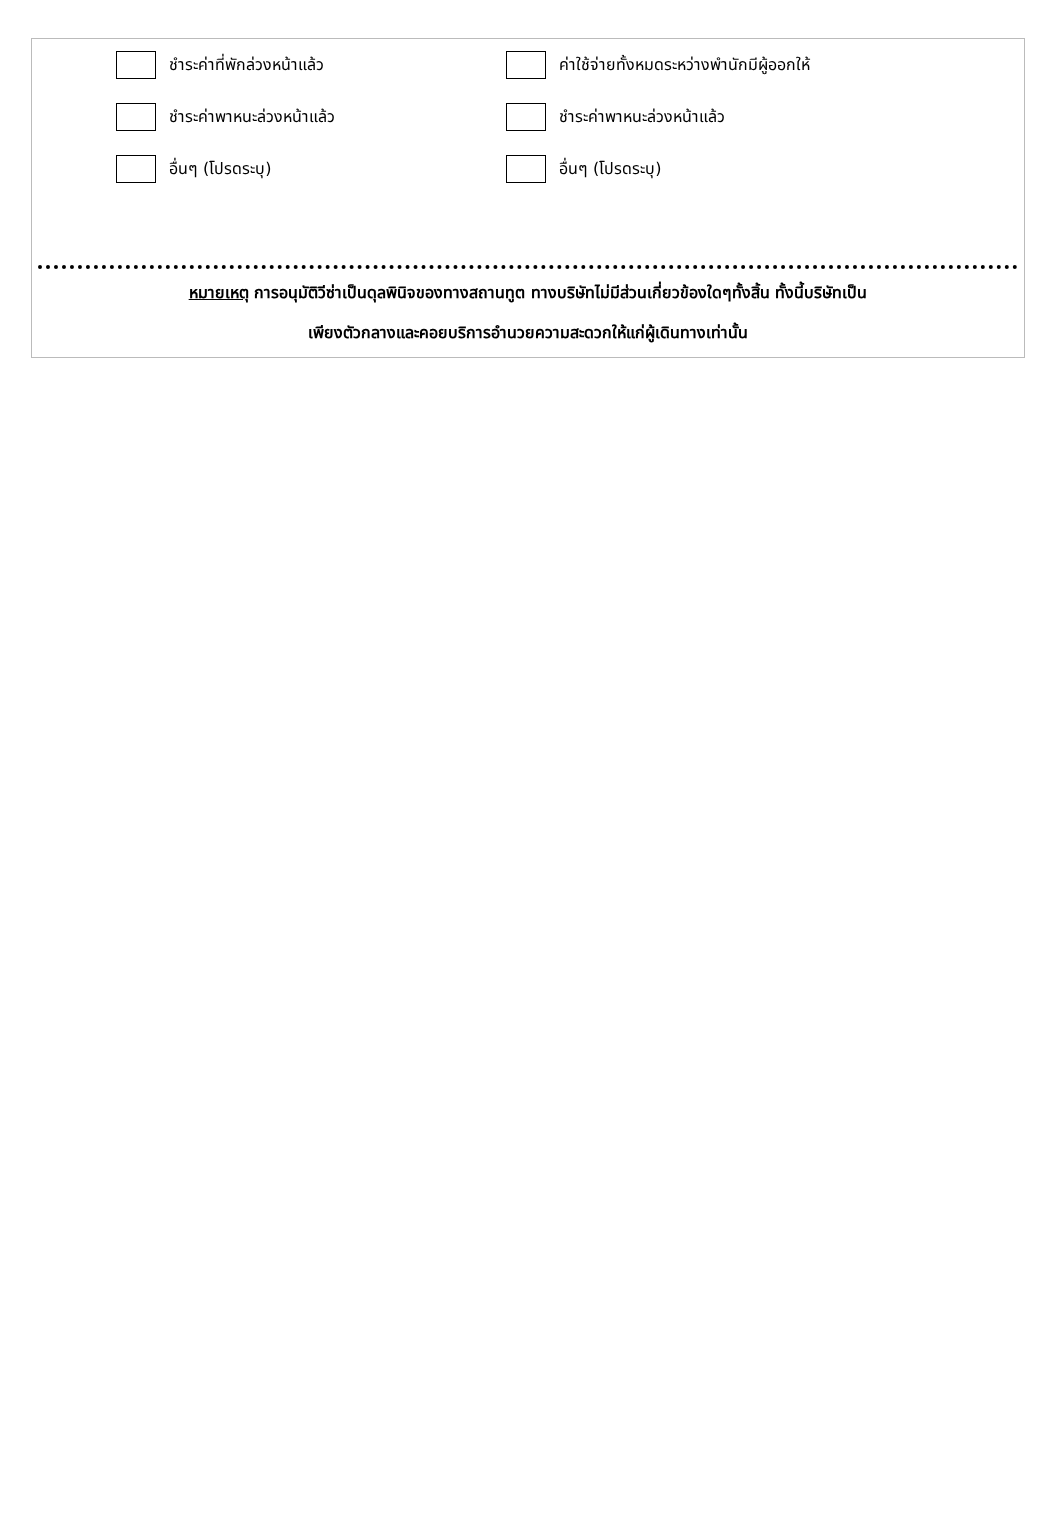ชำระค่าที่พักล่วงหน้าแล้ว ค่าใช้จ่ายทั้งหมดระหว่างพำนักมีผู้ออกให้
ชำระค่าพาหนะล่วงหน้าแล้ว ชำระค่าพาหนะล่วงหน้าแล้ว
อื่นๆ (โปรดระบุ) อื่นๆ (โปรดระบุ)
หมายเหตุ การอนุมัติวีซ่าเป็นดุลพินิจของทางสถานทูต ทางบริษัทไม่มีส่วนเกี่ยวข้องใดๆทั้งสิ้น ทั้งนี้บริษัทเป็น
เพียงตัวกลางและคอยบริการอำนวยความสะดวกให้แก่ผู้เดินทางเท่านั้น